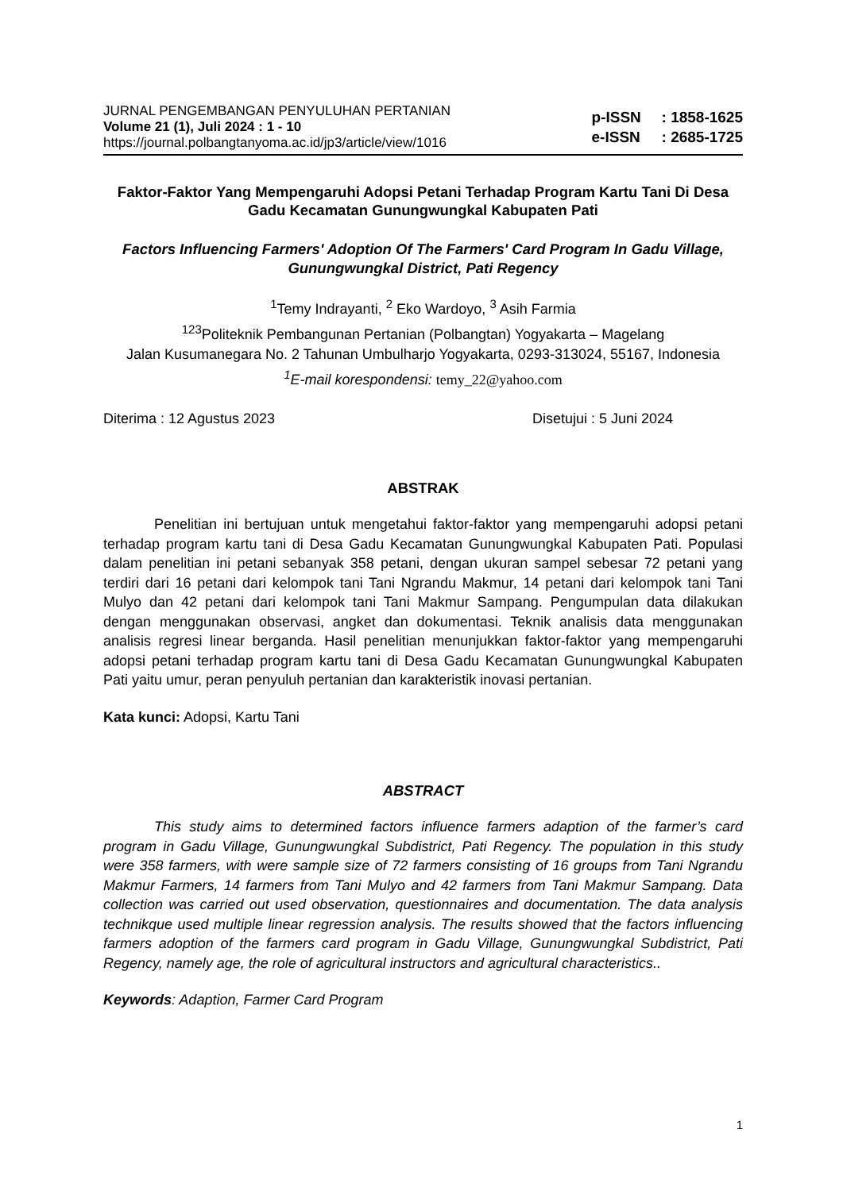JURNAL PENGEMBANGAN PENYULUHAN PERTANIAN
Volume 21 (1), Juli 2024 : 1 - 10
https://journal.polbangtanyoma.ac.id/jp3/article/view/1016
p-ISSN: 1858-1625
e-ISSN: 2685-1725
Faktor-Faktor Yang Mempengaruhi Adopsi Petani Terhadap Program Kartu Tani Di Desa Gadu Kecamatan Gunungwungkal Kabupaten Pati
Factors Influencing Farmers' Adoption Of The Farmers' Card Program In Gadu Village, Gunungwungkal District, Pati Regency
<sup>1</sup> Temy Indrayanti, <sup>2</sup> Eko Wardoyo, <sup>3</sup> Asih Farmia
<sup>123</sup> Politeknik Pembangunan Pertanian (Polbangtan) Yogyakarta – Magelang
Jalan Kusumanegara No. 2 Tahunan Umbulharjo Yogyakarta, 0293-313024, 55167, Indonesia
<sup>1</sup> E-mail korespondensi: temy_22@yahoo.com
Diterima : 12 Agustus 2023 Disetujui : 5 Juni 2024
ABSTRAK
Penelitian ini bertujuan untuk mengetahui faktor-faktor yang mempengaruhi adopsi petani terhadap program kartu tani di Desa Gadu Kecamatan Gunungwungkal Kabupaten Pati. Populasi dalam penelitian ini petani sebanyak 358 petani, dengan ukuran sampel sebesar 72 petani yang terdiri dari 16 petani dari kelompok tani Tani Ngrandu Makmur, 14 petani dari kelompok tani Tani Mulyo dan 42 petani dari kelompok tani Tani Makmur Sampang. Pengumpulan data dilakukan dengan menggunakan observasi, angket dan dokumentasi. Teknik analisis data menggunakan analisis regresi linear berganda. Hasil penelitian menunjukkan faktor-faktor yang mempengaruhi adopsi petani terhadap program kartu tani di Desa Gadu Kecamatan Gunungwungkal Kabupaten Pati yaitu umur, peran penyuluh pertanian dan karakteristik inovasi pertanian.
Kata kunci: Adopsi, Kartu Tani
ABSTRACT
This study aims to determined factors influence farmers adaption of the farmer’s card program in Gadu Village, Gunungwungkal Subdistrict, Pati Regency. The population in this study were 358 farmers, with were sample size of 72 farmers consisting of 16 groups from Tani Ngrandu Makmur Farmers, 14 farmers from Tani Mulyo and 42 farmers from Tani Makmur Sampang. Data collection was carried out used observation, questionnaires and documentation. The data analysis technikque used multiple linear regression analysis. The results showed that the factors influencing farmers adoption of the farmers card program in Gadu Village, Gunungwungkal Subdistrict, Pati Regency, namely age, the role of agricultural instructors and agricultural characteristics..
Keywords: Adaption, Farmer Card Program
1